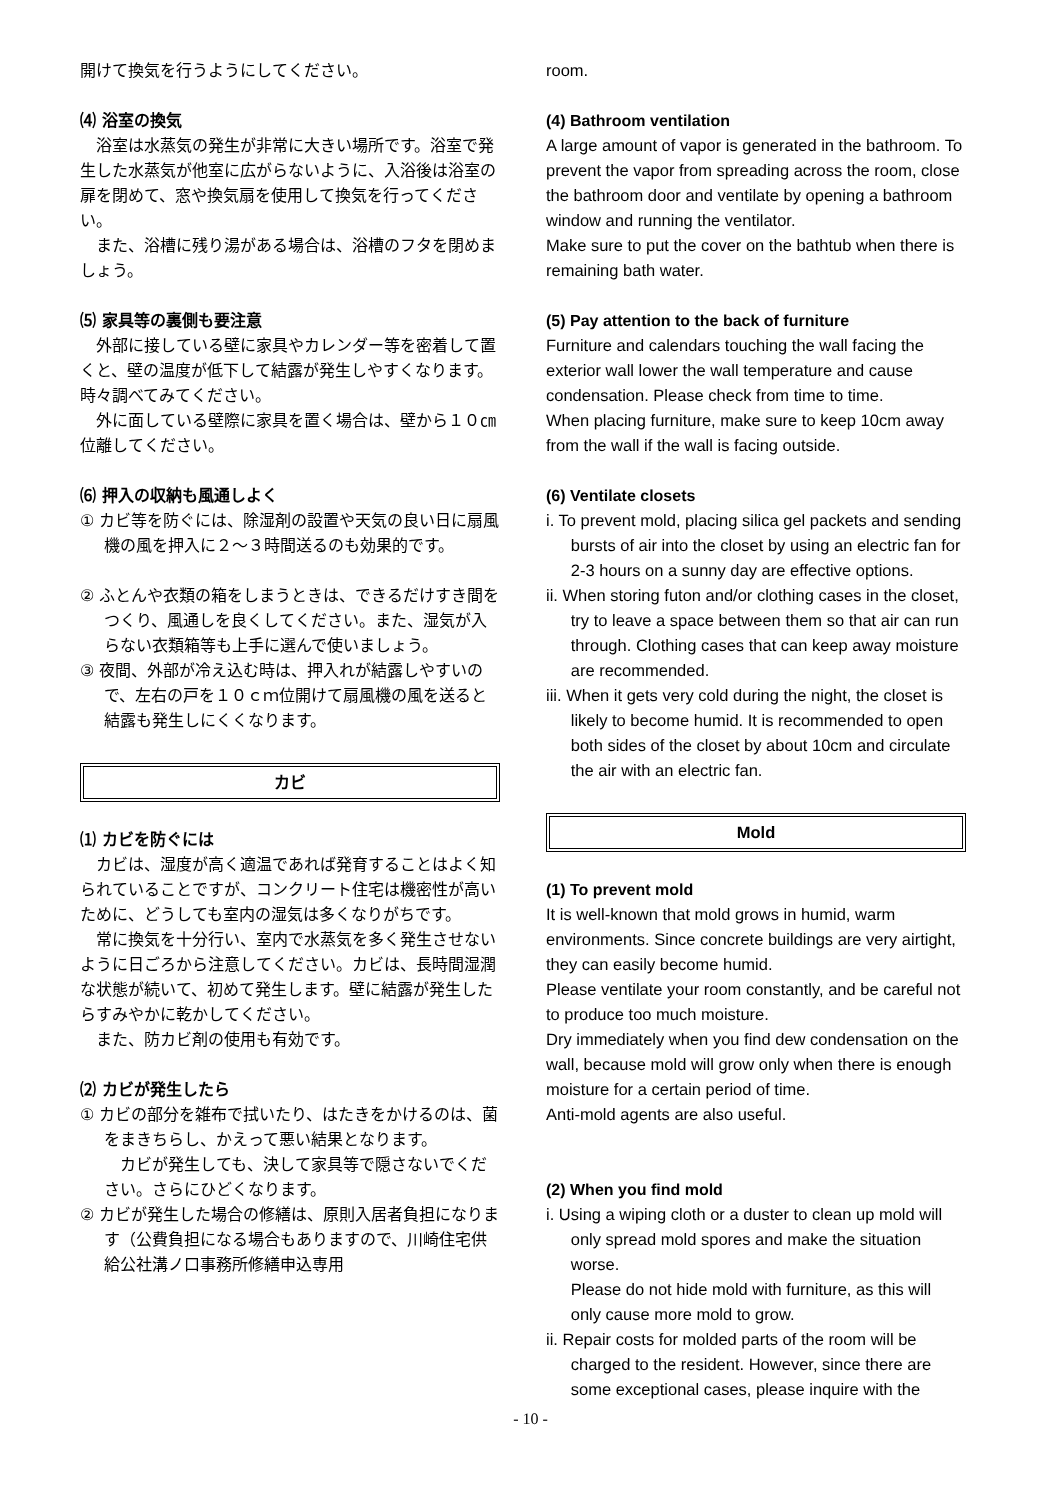開けて換気を行うようにしてください。
⑷ 浴室の換気
浴室は水蒸気の発生が非常に大きい場所です。浴室で発生した水蒸気が他室に広がらないように、入浴後は浴室の扉を閉めて、窓や換気扇を使用して換気を行ってください。
また、浴槽に残り湯がある場合は、浴槽のフタを閉めましょう。
⑸ 家具等の裏側も要注意
外部に接している壁に家具やカレンダー等を密着して置くと、壁の温度が低下して結露が発生しやすくなります。時々調べてみてください。
外に面している壁際に家具を置く場合は、壁から１０㎝位離してください。
⑹ 押入の収納も風通しよく
① カビ等を防ぐには、除湿剤の設置や天気の良い日に扇風機の風を押入に２～３時間送るのも効果的です。
② ふとんや衣類の箱をしまうときは、できるだけすき間をつくり、風通しを良くしてください。また、湿気が入らない衣類箱等も上手に選んで使いましょう。
③ 夜間、外部が冷え込む時は、押入れが結露しやすいので、左右の戸を１０ｃｍ位開けて扇風機の風を送ると結露も発生しにくくなります。
カビ
⑴ カビを防ぐには
カビは、湿度が高く適温であれば発育することはよく知られていることですが、コンクリート住宅は機密性が高いために、どうしても室内の湿気は多くなりがちです。
常に換気を十分行い、室内で水蒸気を多く発生させないように日ごろから注意してください。カビは、長時間湿潤な状態が続いて、初めて発生します。壁に結露が発生したらすみやかに乾かしてください。
また、防カビ剤の使用も有効です。
⑵ カビが発生したら
① カビの部分を雑布で拭いたり、はたきをかけるのは、菌をまきちらし、かえって悪い結果となります。
カビが発生しても、決して家具等で隠さないでください。さらにひどくなります。
② カビが発生した場合の修繕は、原則入居者負担になります（公費負担になる場合もありますので、川崎住宅供給公社溝ノ口事務所修繕申込専用
room.
(4) Bathroom ventilation
A large amount of vapor is generated in the bathroom. To prevent the vapor from spreading across the room, close the bathroom door and ventilate by opening a bathroom window and running the ventilator.
Make sure to put the cover on the bathtub when there is remaining bath water.
(5) Pay attention to the back of furniture
Furniture and calendars touching the wall facing the exterior wall lower the wall temperature and cause condensation. Please check from time to time.
When placing furniture, make sure to keep 10cm away from the wall if the wall is facing outside.
(6) Ventilate closets
i. To prevent mold, placing silica gel packets and sending bursts of air into the closet by using an electric fan for 2-3 hours on a sunny day are effective options.
ii. When storing futon and/or clothing cases in the closet, try to leave a space between them so that air can run through. Clothing cases that can keep away moisture are recommended.
iii. When it gets very cold during the night, the closet is likely to become humid. It is recommended to open both sides of the closet by about 10cm and circulate the air with an electric fan.
Mold
(1) To prevent mold
It is well-known that mold grows in humid, warm environments. Since concrete buildings are very airtight, they can easily become humid.
Please ventilate your room constantly, and be careful not to produce too much moisture.
Dry immediately when you find dew condensation on the wall, because mold will grow only when there is enough moisture for a certain period of time.
Anti-mold agents are also useful.
(2) When you find mold
i. Using a wiping cloth or a duster to clean up mold will only spread mold spores and make the situation worse.
Please do not hide mold with furniture, as this will only cause more mold to grow.
ii. Repair costs for molded parts of the room will be charged to the resident. However, since there are some exceptional cases, please inquire with the
- 10 -